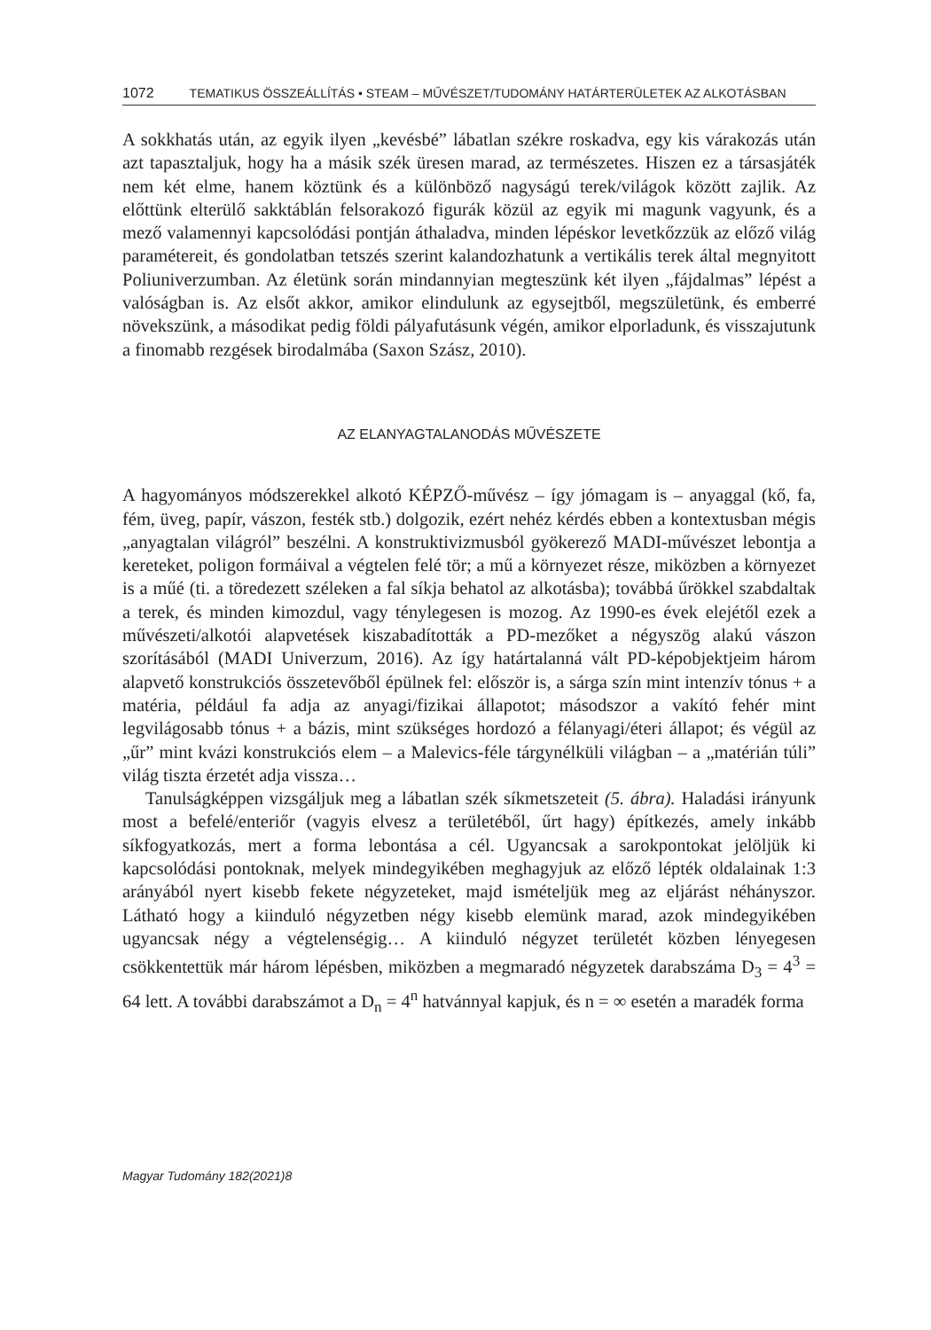1072 TEMATIKUS ÖSSZEÁLLÍTÁS • STEAM – MŰVÉSZET/TUDOMÁNY HATÁRTERÜLETEK AZ ALKOTÁSBAN
A sokkhatás után, az egyik ilyen „kevésbé” lábatlan székre roskadva, egy kis várakozás után azt tapasztaljuk, hogy ha a másik szék üresen marad, az természetes. Hiszen ez a társasjáték nem két elme, hanem köztünk és a különböző nagyságú terek/világok között zajlik. Az előttünk elterülő sakktáblán felsorakozó figurák közül az egyik mi magunk vagyunk, és a mező valamennyi kapcsolódási pontján áthaladva, minden lépéskor levetkőzzük az előző világ paramétereit, és gondolatban tetszés szerint kalandozhatunk a vertikális terek által megnyitott Poliuniverzumban. Az életünk során mindannyian megteszünk két ilyen „fájdalmas” lépést a valóságban is. Az elsőt akkor, amikor elindulunk az egysejtből, megszületünk, és emberré növekszünk, a másodikat pedig földi pályafutásunk végén, amikor elporladunk, és visszajutunk a finomabb rezgések birodalmába (Saxon Szász, 2010).
AZ ELANYAGTALANODÁS MŰVÉSZETE
A hagyományos módszerekkel alkotó KÉPZŐ-művész – így jómagam is – anyaggal (kő, fa, fém, üveg, papír, vászon, festék stb.) dolgozik, ezért nehéz kérdés ebben a kontextusban mégis „anyagtalan világról” beszélni. A konstruktivizmusból gyökerező MADI-művészet lebontja a kereteket, poligon formáival a végtelen felé tör; a mű a környezet része, miközben a környezet is a műé (ti. a töredezett széleken a fal síkja behatol az alkotásba); továbbá űrökkel szabdaltak a terek, és minden kimozdul, vagy ténylegesen is mozog. Az 1990-es évek elejétől ezek a művészeti/alkotói alapvetések kiszabadították a PD-mezőket a négyszög alakú vászon szorításából (MADI Univerzum, 2016). Az így határtalanná vált PD-képobjektjeim három alapvető konstrukciós összetevőből épülnek fel: először is, a sárga szín mint intenzív tónus + a matéria, például fa adja az anyagi/fizikai állapotot; másodszor a vakító fehér mint legvilágosabb tónus + a bázis, mint szükséges hordozó a félanyagi/éteri állapot; és végül az „űr” mint kvázi konstrukciós elem – a Malevics-féle tárgynélküli világban – a „matérián túli” világ tiszta érzetét adja vissza…
Tanulságképpen vizsgáljuk meg a lábatlan szék síkmetszeteit (5. ábra). Haladási irányunk most a befelé/enteriőr (vagyis elvesz a területéből, űrt hagy) építkezés, amely inkább síkfogyatkozás, mert a forma lebontása a cél. Ugyancsak a sarokpontokat jelöljük ki kapcsolódási pontoknak, melyek mindegyikében meghagyjuk az előző lépték oldalainak 1:3 arányából nyert kisebb fekete négyzeteket, majd ismételjük meg az eljárást néhányszor. Látható hogy a kiinduló négyzetben négy kisebb elemünk marad, azok mindegyikében ugyancsak négy a végtelenségig… A kiinduló négyzet területét közben lényegesen csökkentettük már három lépésben, miközben a megmaradó négyzetek darabszáma D<sub>3</sub> = 4<sup>3</sup> = 64 lett. A további darabszámot a D<sub>n</sub> = 4<sup>n</sup> hatvánnyal kapjuk, és n = ∞ esetén a maradék forma
Magyar Tudomány 182(2021)8